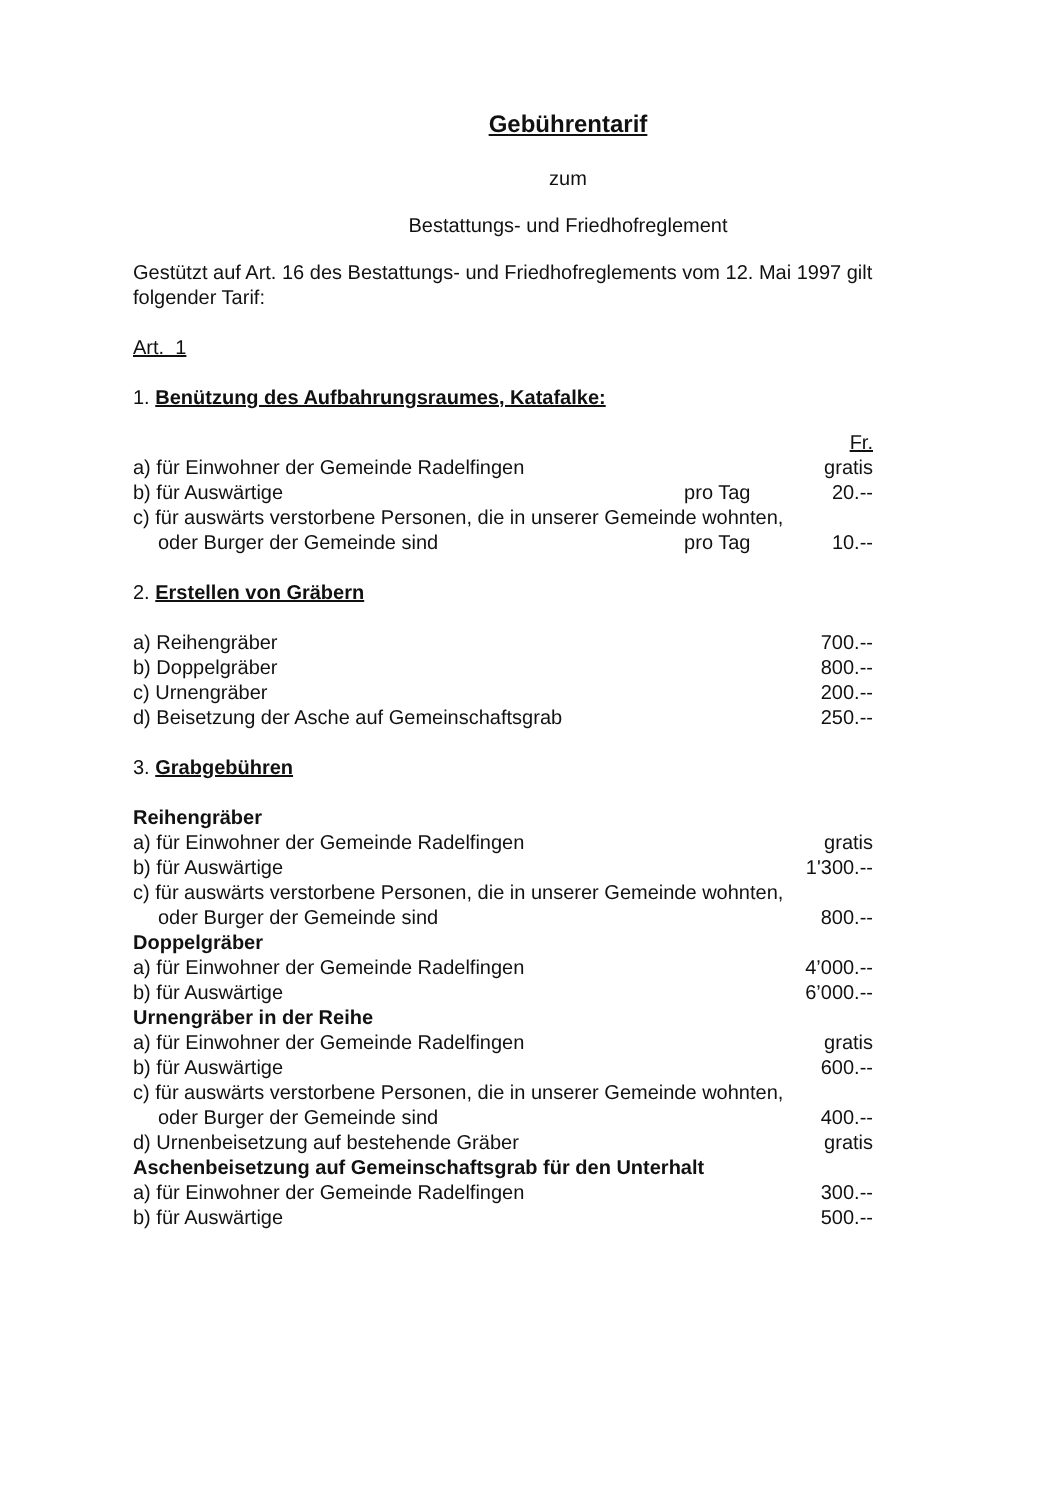Gebührentarif
zum
Bestattungs- und Friedhofreglement
Gestützt auf Art. 16 des Bestattungs- und Friedhofreglements vom 12. Mai 1997 gilt folgender Tarif:
Art. 1
1. Benützung des Aufbahrungsraumes, Katafalke:
| | | Fr. |
| a) für Einwohner der Gemeinde Radelfingen | | gratis |
| b) für Auswärtige | pro Tag | 20.-- |
| c) für auswärts verstorbene Personen, die in unserer Gemeinde wohnten, | | |
| oder Burger der Gemeinde sind | pro Tag | 10.-- |
2. Erstellen von Gräbern
| a) Reihengräber | 700.-- |
| b) Doppelgräber | 800.-- |
| c) Urnengräber | 200.-- |
| d) Beisetzung der Asche auf Gemeinschaftsgrab | 250.-- |
3. Grabgebühren
| Reihengräber | |
| a) für Einwohner der Gemeinde Radelfingen | gratis |
| b) für Auswärtige | 1'300.-- |
| c) für auswärts verstorbene Personen, die in unserer Gemeinde wohnten, | |
| oder Burger der Gemeinde sind | 800.-- |
| Doppelgräber | |
| a) für Einwohner der Gemeinde Radelfingen | 4’000.-- |
| b) für Auswärtige | 6’000.-- |
| Urnengräber in der Reihe | |
| a) für Einwohner der Gemeinde Radelfingen | gratis |
| b) für Auswärtige | 600.-- |
| c) für auswärts verstorbene Personen, die in unserer Gemeinde wohnten, | |
| oder Burger der Gemeinde sind | 400.-- |
| d) Urnenbeisetzung auf bestehende Gräber | gratis |
| Aschenbeisetzung auf Gemeinschaftsgrab für den Unterhalt | |
| a) für Einwohner der Gemeinde Radelfingen | 300.-- |
| b) für Auswärtige | 500.-- |